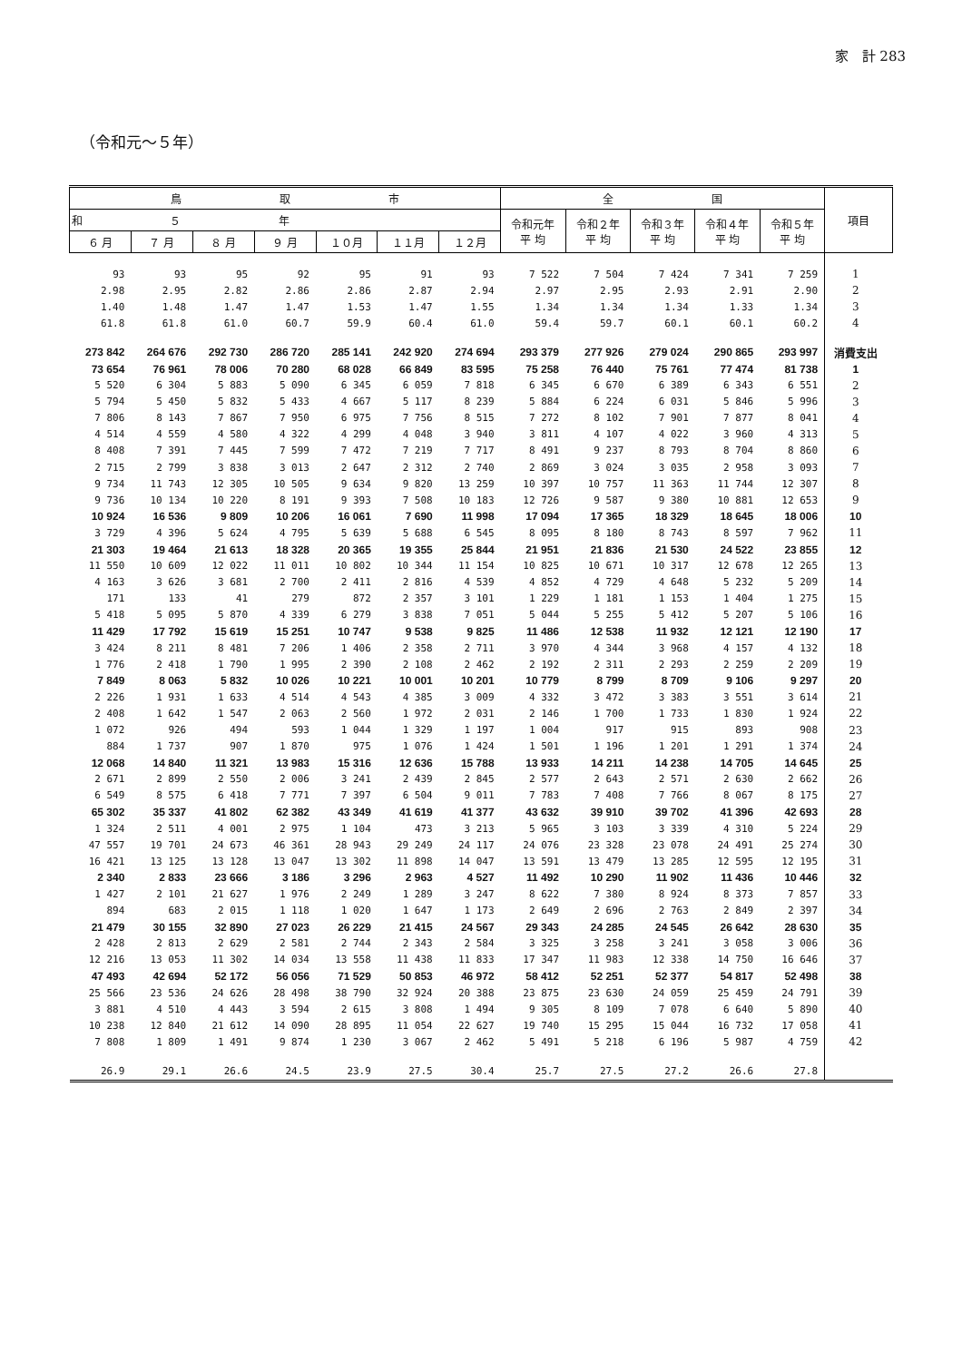家　計 283
（令和元～５年）
| 鳥 取 市 | | | | | | | 全 国 | | | | | 項目 |
| --- | --- | --- | --- | --- | --- | --- | --- | --- | --- | --- | --- | --- |
| 和 ５ 年 | | | | | | | 令和元年 平 均 | 令和２年 平 均 | 令和３年 平 均 | 令和４年 平 均 | 令和５年 平 均 | |
| ６ 月 | ７ 月 | ８ 月 | ９ 月 | １０月 | １１月 | １２月 | | | | | | |
| 93 | 93 | 95 | 92 | 95 | 91 | 93 | 7 522 | 7 504 | 7 424 | 7 341 | 7 259 | 1 |
| 2.98 | 2.95 | 2.82 | 2.86 | 2.86 | 2.87 | 2.94 | 2.97 | 2.95 | 2.93 | 2.91 | 2.90 | 2 |
| 1.40 | 1.48 | 1.47 | 1.47 | 1.53 | 1.47 | 1.55 | 1.34 | 1.34 | 1.34 | 1.33 | 1.34 | 3 |
| 61.8 | 61.8 | 61.0 | 60.7 | 59.9 | 60.4 | 61.0 | 59.4 | 59.7 | 60.1 | 60.1 | 60.2 | 4 |
| 273 842 | 264 676 | 292 730 | 286 720 | 285 141 | 242 920 | 274 694 | 293 379 | 277 926 | 279 024 | 290 865 | 293 997 | 消費支出 |
| 73 654 | 76 961 | 78 006 | 70 280 | 68 028 | 66 849 | 83 595 | 75 258 | 76 440 | 75 761 | 77 474 | 81 738 | 1 |
| 5 520 | 6 304 | 5 883 | 5 090 | 6 345 | 6 059 | 7 818 | 6 345 | 6 670 | 6 389 | 6 343 | 6 551 | 2 |
| 5 794 | 5 450 | 5 832 | 5 433 | 4 667 | 5 117 | 8 239 | 5 884 | 6 224 | 6 031 | 5 846 | 5 996 | 3 |
| 7 806 | 8 143 | 7 867 | 7 950 | 6 975 | 7 756 | 8 515 | 7 272 | 8 102 | 7 901 | 7 877 | 8 041 | 4 |
| 4 514 | 4 559 | 4 580 | 4 322 | 4 299 | 4 048 | 3 940 | 3 811 | 4 107 | 4 022 | 3 960 | 4 313 | 5 |
| 8 408 | 7 391 | 7 445 | 7 599 | 7 472 | 7 219 | 7 717 | 8 491 | 9 237 | 8 793 | 8 704 | 8 860 | 6 |
| 2 715 | 2 799 | 3 838 | 3 013 | 2 647 | 2 312 | 2 740 | 2 869 | 3 024 | 3 035 | 2 958 | 3 093 | 7 |
| 9 734 | 11 743 | 12 305 | 10 505 | 9 634 | 9 820 | 13 259 | 10 397 | 10 757 | 11 363 | 11 744 | 12 307 | 8 |
| 9 736 | 10 134 | 10 220 | 8 191 | 9 393 | 7 508 | 10 183 | 12 726 | 9 587 | 9 380 | 10 881 | 12 653 | 9 |
| 10 924 | 16 536 | 9 809 | 10 206 | 16 061 | 7 690 | 11 998 | 17 094 | 17 365 | 18 329 | 18 645 | 18 006 | 10 |
| 3 729 | 4 396 | 5 624 | 4 795 | 5 639 | 5 688 | 6 545 | 8 095 | 8 180 | 8 743 | 8 597 | 7 962 | 11 |
| 21 303 | 19 464 | 21 613 | 18 328 | 20 365 | 19 355 | 25 844 | 21 951 | 21 836 | 21 530 | 24 522 | 23 855 | 12 |
| 11 550 | 10 609 | 12 022 | 11 011 | 10 802 | 10 344 | 11 154 | 10 825 | 10 671 | 10 317 | 12 678 | 12 265 | 13 |
| 4 163 | 3 626 | 3 681 | 2 700 | 2 411 | 2 816 | 4 539 | 4 852 | 4 729 | 4 648 | 5 232 | 5 209 | 14 |
| 171 | 133 | 41 | 279 | 872 | 2 357 | 3 101 | 1 229 | 1 181 | 1 153 | 1 404 | 1 275 | 15 |
| 5 418 | 5 095 | 5 870 | 4 339 | 6 279 | 3 838 | 7 051 | 5 044 | 5 255 | 5 412 | 5 207 | 5 106 | 16 |
| 11 429 | 17 792 | 15 619 | 15 251 | 10 747 | 9 538 | 9 825 | 11 486 | 12 538 | 11 932 | 12 121 | 12 190 | 17 |
| 3 424 | 8 211 | 8 481 | 7 206 | 1 406 | 2 358 | 2 711 | 3 970 | 4 344 | 3 968 | 4 157 | 4 132 | 18 |
| 1 776 | 2 418 | 1 790 | 1 995 | 2 390 | 2 108 | 2 462 | 2 192 | 2 311 | 2 293 | 2 259 | 2 209 | 19 |
| 7 849 | 8 063 | 5 832 | 10 026 | 10 221 | 10 001 | 10 201 | 10 779 | 8 799 | 8 709 | 9 106 | 9 297 | 20 |
| 2 226 | 1 931 | 1 633 | 4 514 | 4 543 | 4 385 | 3 009 | 4 332 | 3 472 | 3 383 | 3 551 | 3 614 | 21 |
| 2 408 | 1 642 | 1 547 | 2 063 | 2 560 | 1 972 | 2 031 | 2 146 | 1 700 | 1 733 | 1 830 | 1 924 | 22 |
| 1 072 | 926 | 494 | 593 | 1 044 | 1 329 | 1 197 | 1 004 | 917 | 915 | 893 | 908 | 23 |
| 884 | 1 737 | 907 | 1 870 | 975 | 1 076 | 1 424 | 1 501 | 1 196 | 1 201 | 1 291 | 1 374 | 24 |
| 12 068 | 14 840 | 11 321 | 13 983 | 15 316 | 12 636 | 15 788 | 13 933 | 14 211 | 14 238 | 14 705 | 14 645 | 25 |
| 2 671 | 2 899 | 2 550 | 2 006 | 3 241 | 2 439 | 2 845 | 2 577 | 2 643 | 2 571 | 2 630 | 2 662 | 26 |
| 6 549 | 8 575 | 6 418 | 7 771 | 7 397 | 6 504 | 9 011 | 7 783 | 7 408 | 7 766 | 8 067 | 8 175 | 27 |
| 65 302 | 35 337 | 41 802 | 62 382 | 43 349 | 41 619 | 41 377 | 43 632 | 39 910 | 39 702 | 41 396 | 42 693 | 28 |
| 1 324 | 2 511 | 4 001 | 2 975 | 1 104 | 473 | 3 213 | 5 965 | 3 103 | 3 339 | 4 310 | 5 224 | 29 |
| 47 557 | 19 701 | 24 673 | 46 361 | 28 943 | 29 249 | 24 117 | 24 076 | 23 328 | 23 078 | 24 491 | 25 274 | 30 |
| 16 421 | 13 125 | 13 128 | 13 047 | 13 302 | 11 898 | 14 047 | 13 591 | 13 479 | 13 285 | 12 595 | 12 195 | 31 |
| 2 340 | 2 833 | 23 666 | 3 186 | 3 296 | 2 963 | 4 527 | 11 492 | 10 290 | 11 902 | 11 436 | 10 446 | 32 |
| 1 427 | 2 101 | 21 627 | 1 976 | 2 249 | 1 289 | 3 247 | 8 622 | 7 380 | 8 924 | 8 373 | 7 857 | 33 |
| 894 | 683 | 2 015 | 1 118 | 1 020 | 1 647 | 1 173 | 2 649 | 2 696 | 2 763 | 2 849 | 2 397 | 34 |
| 21 479 | 30 155 | 32 890 | 27 023 | 26 229 | 21 415 | 24 567 | 29 343 | 24 285 | 24 545 | 26 642 | 28 630 | 35 |
| 2 428 | 2 813 | 2 629 | 2 581 | 2 744 | 2 343 | 2 584 | 3 325 | 3 258 | 3 241 | 3 058 | 3 006 | 36 |
| 12 216 | 13 053 | 11 302 | 14 034 | 13 558 | 11 438 | 11 833 | 17 347 | 11 983 | 12 338 | 14 750 | 16 646 | 37 |
| 47 493 | 42 694 | 52 172 | 56 056 | 71 529 | 50 853 | 46 972 | 58 412 | 52 251 | 52 377 | 54 817 | 52 498 | 38 |
| 25 566 | 23 536 | 24 626 | 28 498 | 38 790 | 32 924 | 20 388 | 23 875 | 23 630 | 24 059 | 25 459 | 24 791 | 39 |
| 3 881 | 4 510 | 4 443 | 3 594 | 2 615 | 3 808 | 1 494 | 9 305 | 8 109 | 7 078 | 6 640 | 5 890 | 40 |
| 10 238 | 12 840 | 21 612 | 14 090 | 28 895 | 11 054 | 22 627 | 19 740 | 15 295 | 15 044 | 16 732 | 17 058 | 41 |
| 7 808 | 1 809 | 1 491 | 9 874 | 1 230 | 3 067 | 2 462 | 5 491 | 5 218 | 6 196 | 5 987 | 4 759 | 42 |
| 26.9 | 29.1 | 26.6 | 24.5 | 23.9 | 27.5 | 30.4 | 25.7 | 27.5 | 27.2 | 26.6 | 27.8 | |